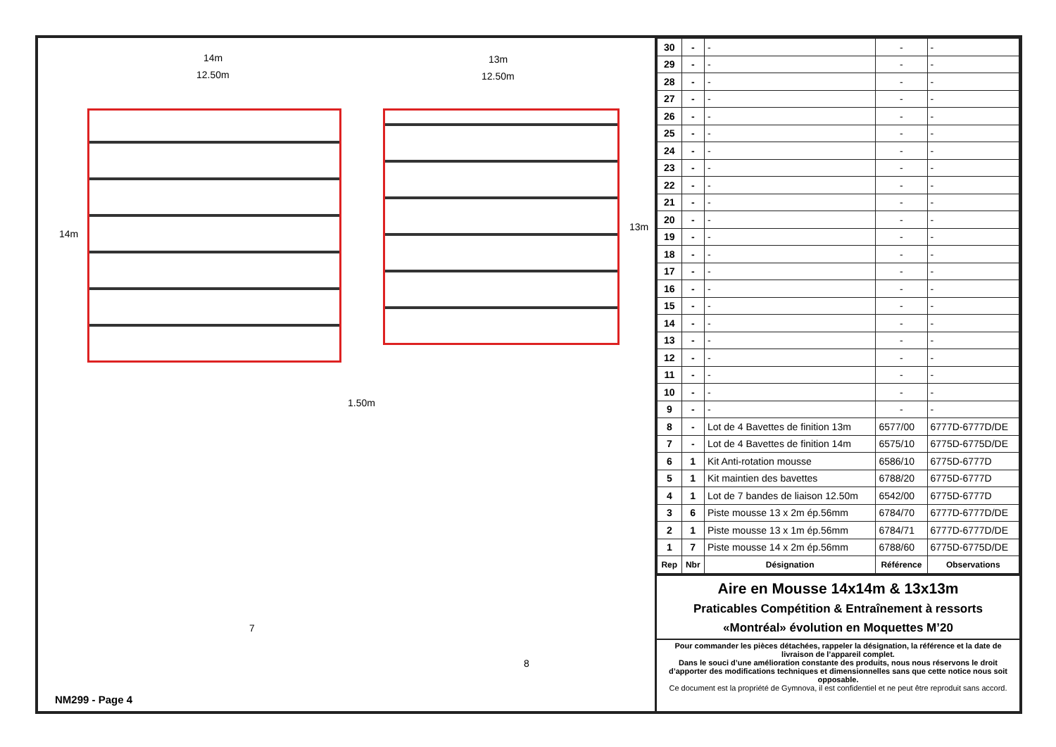14m
12.50m
13m
12.50m
14m
13m
1.50m
7
8
NM299 - Page 4
| 30 | - | - | - | - |
| 29 | - | - | - | - |
| 28 | - | - | - | - |
| 27 | - | - | - | - |
| 26 | - | - | - | - |
| 25 | - | - | - | - |
| 24 | - | - | - | - |
| 23 | - | - | - | - |
| 22 | - | - | - | - |
| 21 | - | - | - | - |
| 20 | - | - | - | - |
| 19 | - | - | - | - |
| 18 | - | - | - | - |
| 17 | - | - | - | - |
| 16 | - | - | - | - |
| 15 | - | - | - | - |
| 14 | - | - | - | - |
| 13 | - | - | - | - |
| 12 | - | - | - | - |
| 11 | - | - | - | - |
| 10 | - | - | - | - |
| 9 | - | - | - | - |
| 8 | - | Lot de 4 Bavettes de finition 13m | 6577/00 | 6777D-6777D/DE |
| 7 | - | Lot de 4 Bavettes de finition 14m | 6575/10 | 6775D-6775D/DE |
| 6 | 1 | Kit Anti-rotation mousse | 6586/10 | 6775D-6777D |
| 5 | 1 | Kit maintien des bavettes | 6788/20 | 6775D-6777D |
| 4 | 1 | Lot de 7 bandes de liaison 12.50m | 6542/00 | 6775D-6777D |
| 3 | 6 | Piste mousse 13 x 2m ép.56mm | 6784/70 | 6777D-6777D/DE |
| 2 | 1 | Piste mousse 13 x 1m ép.56mm | 6784/71 | 6777D-6777D/DE |
| 1 | 7 | Piste mousse 14 x 2m ép.56mm | 6788/60 | 6775D-6775D/DE |
| Rep | Nbr | Désignation | Référence | Observations |
Aire en Mousse 14x14m & 13x13m
Praticables Compétition & Entraînement à ressorts
«Montréal» évolution en Moquettes M’20
Pour commander les pièces détachées, rappeler la désignation, la référence et la date de livraison de l’appareil complet.
Dans le souci d’une amélioration constante des produits, nous nous réservons le droit d’apporter des modifications techniques et dimensionnelles sans que cette notice nous soit opposable.
Ce document est la propriété de Gymnova, il est confidentiel et ne peut être reproduit sans accord.